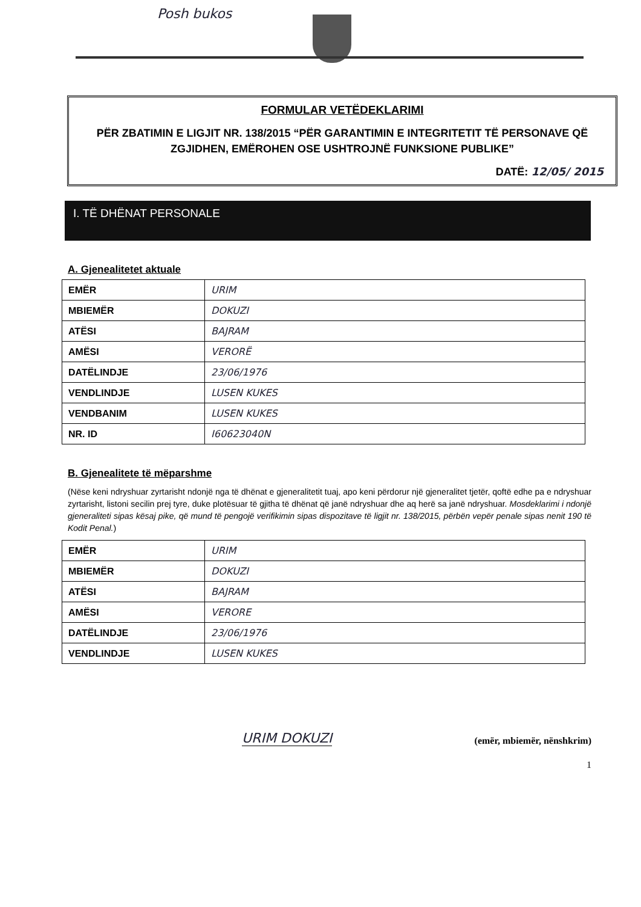Posh bukos
FORMULAR VETËDEKLARIMI
PËR ZBATIMIN E LIGJIT NR. 138/2015 “PËR GARANTIMIN E INTEGRITETIT TË PERSONAVE QË ZGJIDHEN, EMËROHEN OSE USHTROJNË FUNKSIONE PUBLIKE”
DATË: 12/05/ 2015
I. TË DHËNAT PERSONALE
A. Gjenealitetet aktuale
| EMËR | URIM |
| MBIEMËR | DOKUZI |
| ATËSI | BAJRAM |
| AMËSI | VERORË |
| DATËLINDJE | 23/06/1976 |
| VENDLINDJE | LUSEN KUKES |
| VENDBANIM | LUSEN KUKES |
| NR. ID | I60623040N |
B. Gjenealitete të mëparshme
(Nëse keni ndryshuar zyrtarisht ndonjë nga të dhënat e gjeneralitetit tuaj, apo keni përdorur një gjeneralitet tjetër, qoftë edhe pa e ndryshuar zyrtarisht, listoni secilin prej tyre, duke plotësuar të gjitha të dhënat që janë ndryshuar dhe aq herë sa janë ndryshuar. Mosdeklarimi i ndonjë gjeneraliteti sipas kësaj pike, që mund të pengojë verifikimin sipas dispozitave të ligjit nr. 138/2015, përbën vepër penale sipas nenit 190 të Kodit Penal.)
| EMËR | URIM |
| MBIEMËR | DOKUZI |
| ATËSI | BAJRAM |
| AMËSI | VERORE |
| DATËLINDJE | 23/06/1976 |
| VENDLINDJE | LUSEN KUKES |
URIM DOKUZI (emër, mbiemër, nënshkrim)
1